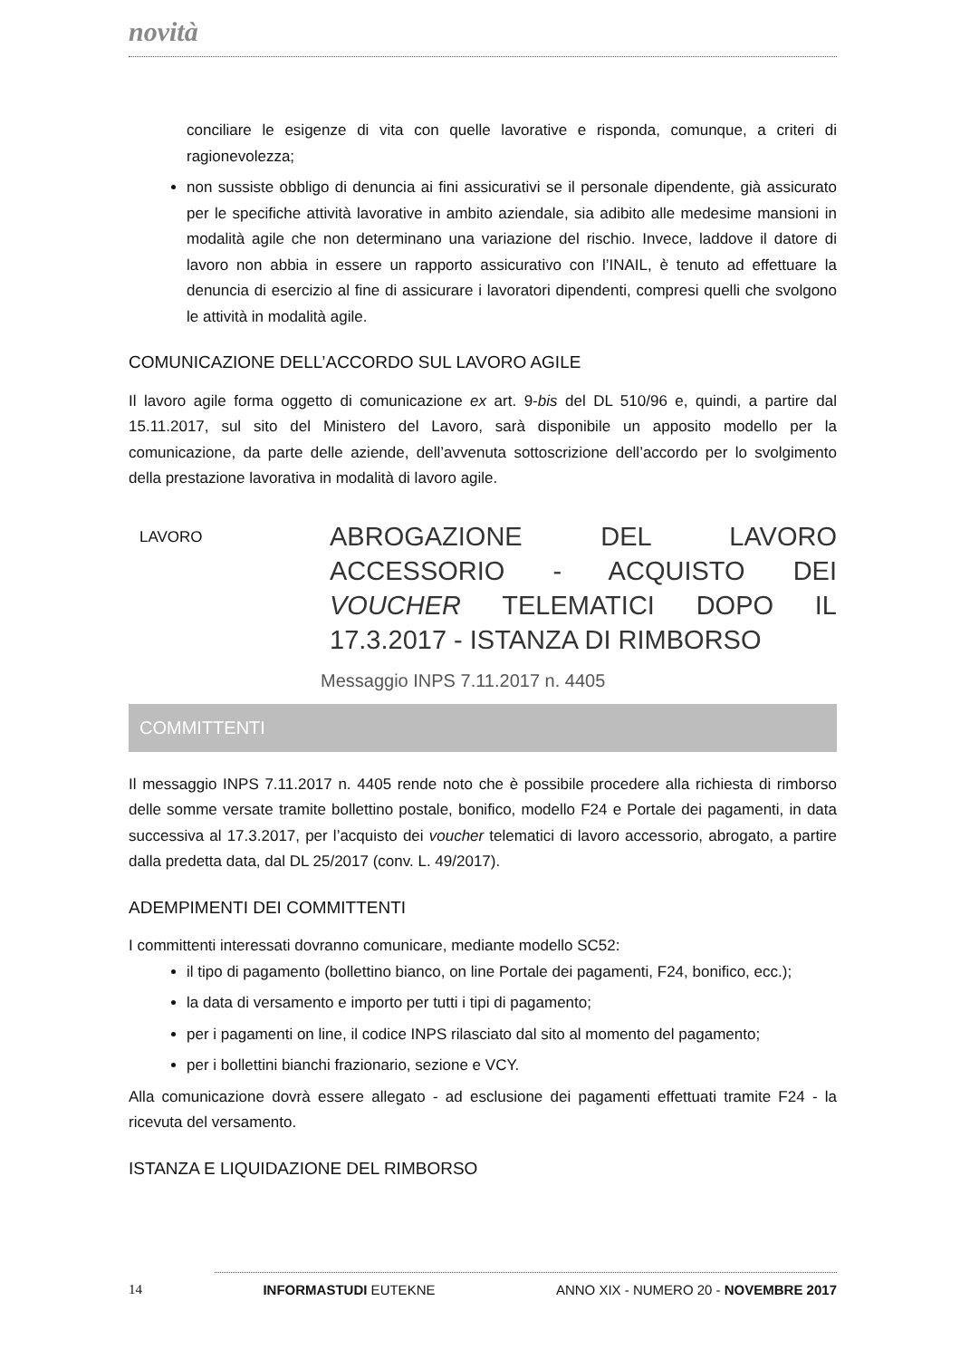novità
conciliare le esigenze di vita con quelle lavorative e risponda, comunque, a criteri di ragionevolezza;
non sussiste obbligo di denuncia ai fini assicurativi se il personale dipendente, già assicurato per le specifiche attività lavorative in ambito aziendale, sia adibito alle medesime mansioni in modalità agile che non determinano una variazione del rischio. Invece, laddove il datore di lavoro non abbia in essere un rapporto assicurativo con l’INAIL, è tenuto ad effettuare la denuncia di esercizio al fine di assicurare i lavoratori dipendenti, compresi quelli che svolgono le attività in modalità agile.
COMUNICAZIONE DELL’ACCORDO SUL LAVORO AGILE
Il lavoro agile forma oggetto di comunicazione ex art. 9-bis del DL 510/96 e, quindi, a partire dal 15.11.2017, sul sito del Ministero del Lavoro, sarà disponibile un apposito modello per la comunicazione, da parte delle aziende, dell’avvenuta sottoscrizione dell’accordo per lo svolgimento della prestazione lavorativa in modalità di lavoro agile.
LAVORO
ABROGAZIONE DEL LAVORO ACCESSORIO - ACQUISTO DEI VOUCHER TELEMATICI DOPO IL 17.3.2017 - ISTANZA DI RIMBORSO
Messaggio INPS 7.11.2017 n. 4405
COMMITTENTI
Il messaggio INPS 7.11.2017 n. 4405 rende noto che è possibile procedere alla richiesta di rimborso delle somme versate tramite bollettino postale, bonifico, modello F24 e Portale dei pagamenti, in data successiva al 17.3.2017, per l’acquisto dei voucher telematici di lavoro accessorio, abrogato, a partire dalla predetta data, dal DL 25/2017 (conv. L. 49/2017).
ADEMPIMENTI DEI COMMITTENTI
I committenti interessati dovranno comunicare, mediante modello SC52:
il tipo di pagamento (bollettino bianco, on line Portale dei pagamenti, F24, bonifico, ecc.);
la data di versamento e importo per tutti i tipi di pagamento;
per i pagamenti on line, il codice INPS rilasciato dal sito al momento del pagamento;
per i bollettini bianchi frazionario, sezione e VCY.
Alla comunicazione dovrà essere allegato - ad esclusione dei pagamenti effettuati tramite F24 - la ricevuta del versamento.
ISTANZA E LIQUIDAZIONE DEL RIMBORSO
14 INFORMASTUDI EUTEKNE ANNO XIX - NUMERO 20 - NOVEMBRE 2017